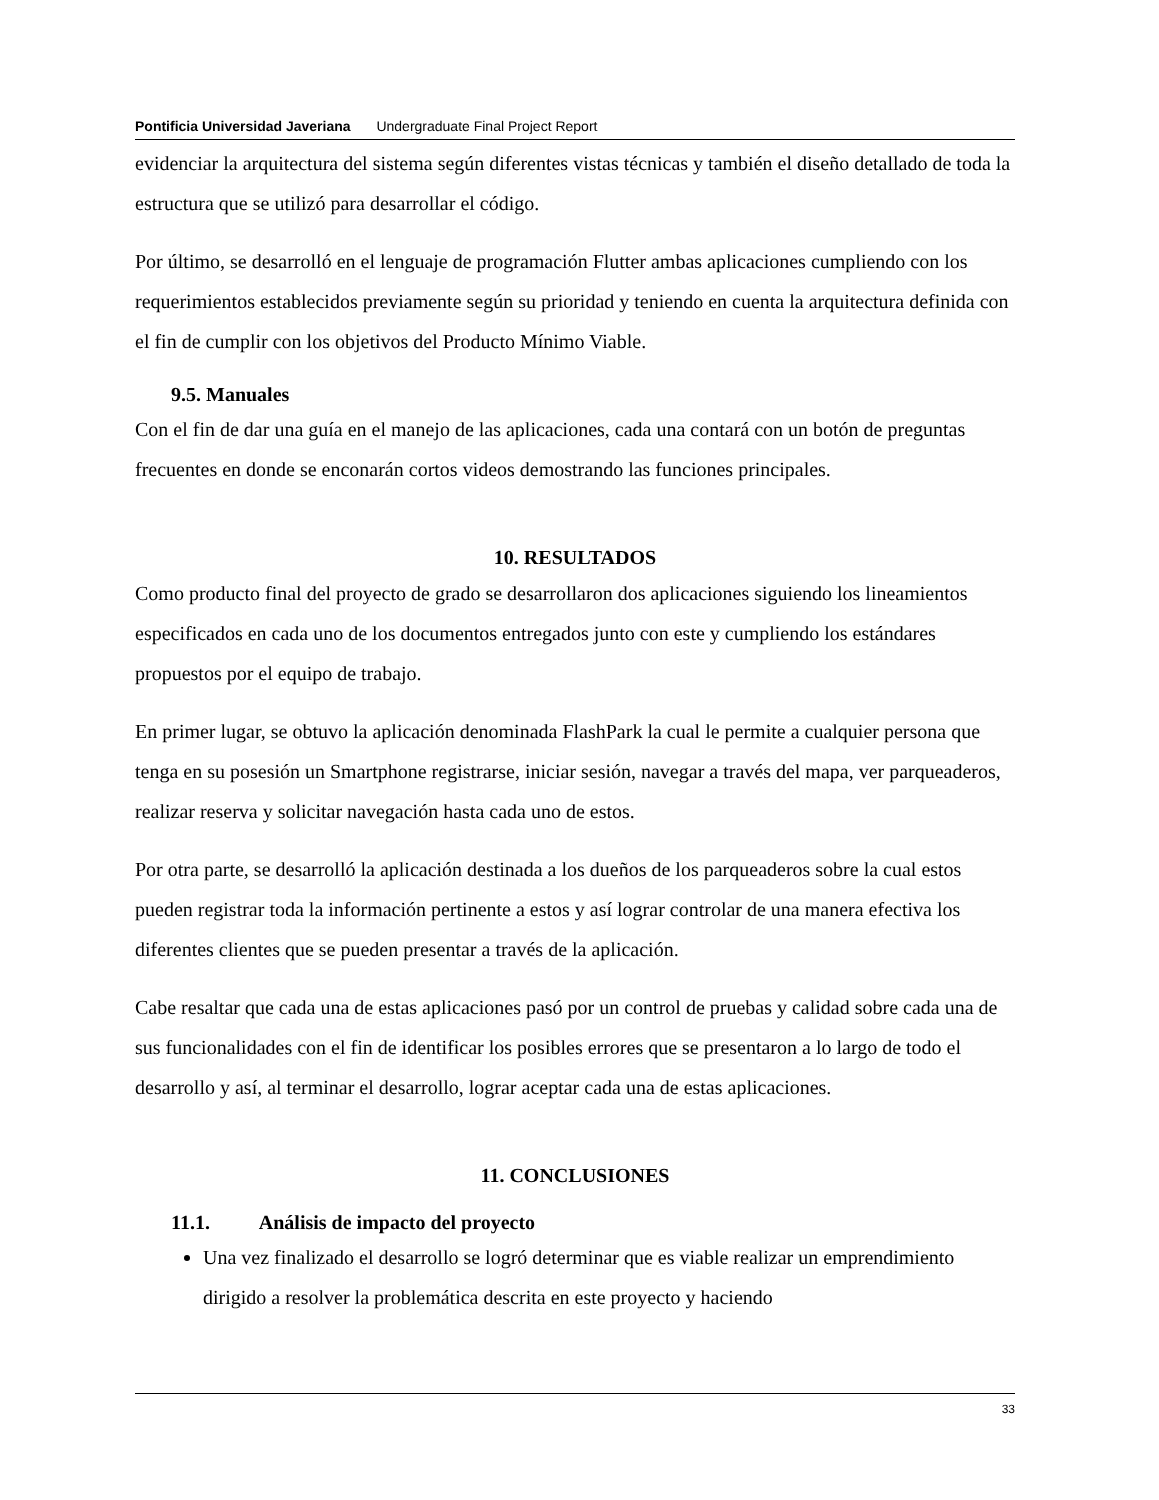Pontificia Universidad Javeriana Undergraduate Final Project Report
evidenciar la arquitectura del sistema según diferentes vistas técnicas y también el diseño detallado de toda la estructura que se utilizó para desarrollar el código.
Por último, se desarrolló en el lenguaje de programación Flutter ambas aplicaciones cumpliendo con los requerimientos establecidos previamente según su prioridad y teniendo en cuenta la arquitectura definida con el fin de cumplir con los objetivos del Producto Mínimo Viable.
9.5. Manuales
Con el fin de dar una guía en el manejo de las aplicaciones, cada una contará con un botón de preguntas frecuentes en donde se enconarán cortos videos demostrando las funciones principales.
10. RESULTADOS
Como producto final del proyecto de grado se desarrollaron dos aplicaciones siguiendo los lineamientos especificados en cada uno de los documentos entregados junto con este y cumpliendo los estándares propuestos por el equipo de trabajo.
En primer lugar, se obtuvo la aplicación denominada FlashPark la cual le permite a cualquier persona que tenga en su posesión un Smartphone registrarse, iniciar sesión, navegar a través del mapa, ver parqueaderos, realizar reserva y solicitar navegación hasta cada uno de estos.
Por otra parte, se desarrolló la aplicación destinada a los dueños de los parqueaderos sobre la cual estos pueden registrar toda la información pertinente a estos y así lograr controlar de una manera efectiva los diferentes clientes que se pueden presentar a través de la aplicación.
Cabe resaltar que cada una de estas aplicaciones pasó por un control de pruebas y calidad sobre cada una de sus funcionalidades con el fin de identificar los posibles errores que se presentaron a lo largo de todo el desarrollo y así, al terminar el desarrollo, lograr aceptar cada una de estas aplicaciones.
11. CONCLUSIONES
11.1. Análisis de impacto del proyecto
Una vez finalizado el desarrollo se logró determinar que es viable realizar un emprendimiento dirigido a resolver la problemática descrita en este proyecto y haciendo
33